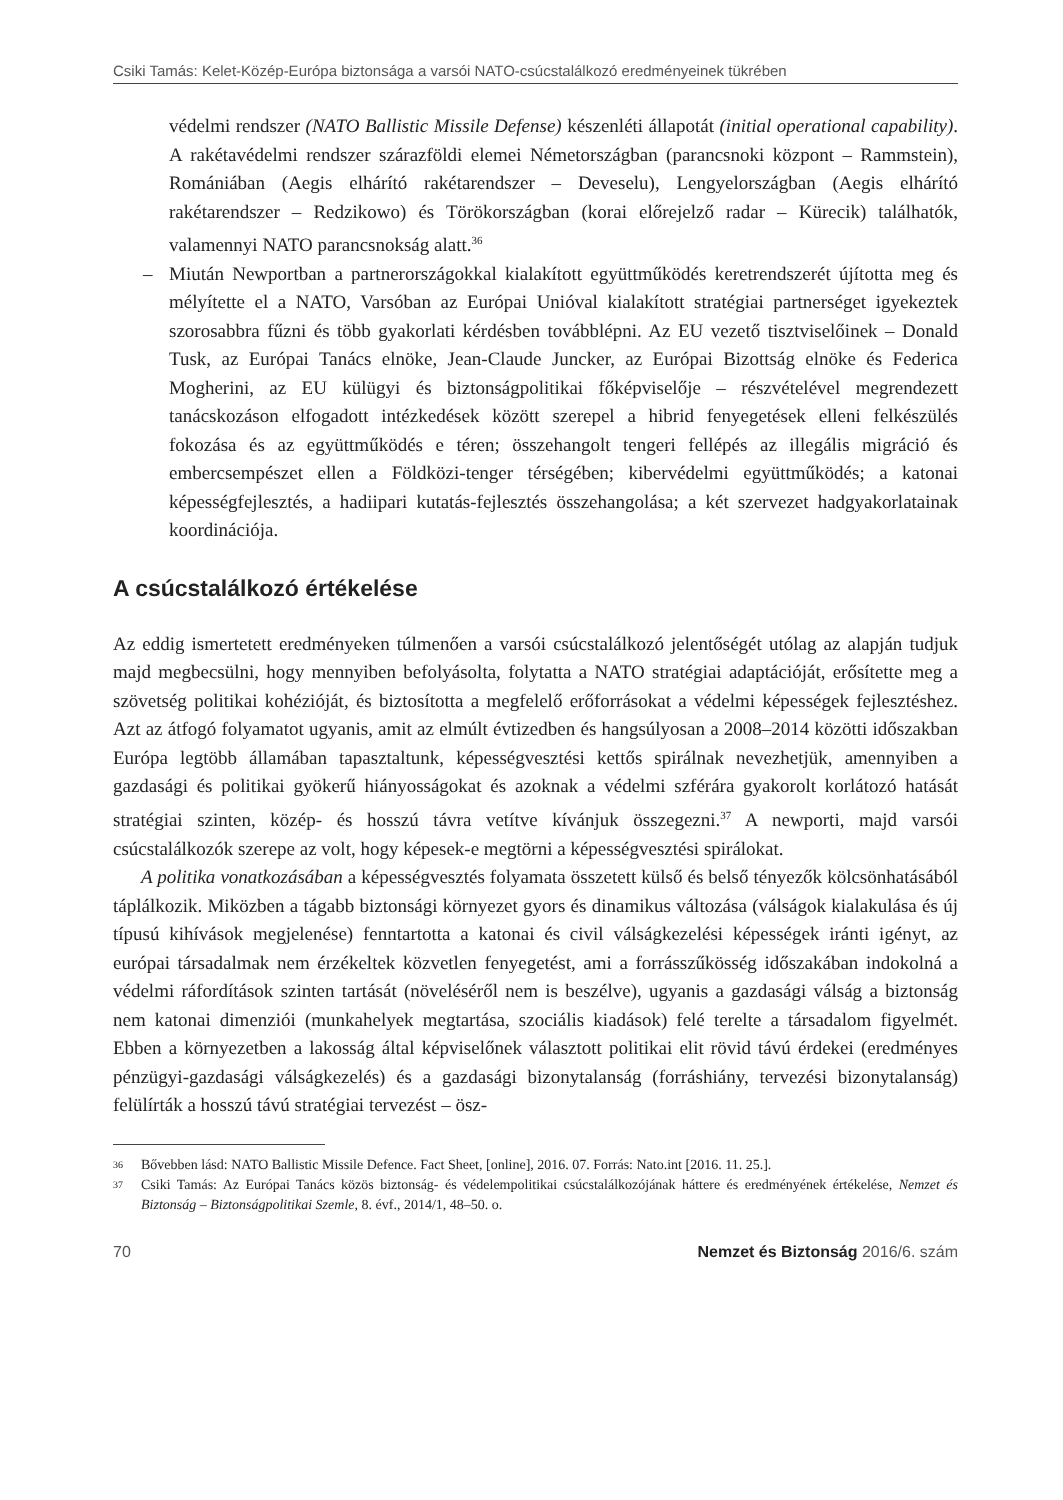Csiki Tamás: Kelet-Közép-Európa biztonsága a varsói NATO-csúcstalálkozó eredményeinek tükrében
védelmi rendszer (NATO Ballistic Missile Defense) készenléti állapotát (initial operational capability). A rakétavédelmi rendszer szárazföldi elemei Németországban (parancsnoki központ – Rammstein), Romániában (Aegis elhárító rakétarendszer – Deveselu), Lengyelországban (Aegis elhárító rakétarendszer – Redzikowo) és Törökországban (korai előrejelző radar – Kürecik) találhatók, valamennyi NATO parancsnokság alatt.<sup>36</sup>
– Miután Newportban a partnerországokkal kialakított együttműködés keretrendszerét újította meg és mélyítette el a NATO, Varsóban az Európai Unióval kialakított stratégiai partnerséget igyekeztek szorosabbra fűzni és több gyakorlati kérdésben továbblépni. Az EU vezető tisztviselőinek – Donald Tusk, az Európai Tanács elnöke, Jean-Claude Juncker, az Európai Bizottság elnöke és Federica Mogherini, az EU külügyi és biztonságpolitikai főképviselője – részvételével megrendezett tanácskozáson elfogadott intézkedések között szerepel a hibrid fenyegetések elleni felkészülés fokozása és az együttműködés e téren; összehangolt tengeri fellépés az illegális migráció és embercsempészet ellen a Földközi-tenger térségében; kibervédelmi együttműködés; a katonai képességfejlesztés, a hadiipari kutatás-fejlesztés összehangolása; a két szervezet hadgyakorlatainak koordinációja.
A csúcstalálkozó értékelése
Az eddig ismertetett eredményeken túlmenően a varsói csúcstalálkozó jelentőségét utólag az alapján tudjuk majd megbecsülni, hogy mennyiben befolyásolta, folytatta a NATO stratégiai adaptációját, erősítette meg a szövetség politikai kohézióját, és biztosította a megfelelő erőforrásokat a védelmi képességek fejlesztéshez. Azt az átfogó folyamatot ugyanis, amit az elmúlt évtizedben és hangsúlyosan a 2008–2014 közötti időszakban Európa legtöbb államában tapasztaltunk, képességvesztési kettős spirálnak nevezhetjük, amennyiben a gazdasági és politikai gyökerű hiányosságokat és azoknak a védelmi szférára gyakorolt korlátozó hatását stratégiai szinten, közép- és hosszú távra vetítve kívánjuk összegezni.<sup>37</sup> A newporti, majd varsói csúcstalálkozók szerepe az volt, hogy képesek-e megtörni a képességvesztési spirálokat.
A politika vonatkozásában a képességvesztés folyamata összetett külső és belső tényezők kölcsönhatásából táplálkozik. Miközben a tágabb biztonsági környezet gyors és dinamikus változása (válságok kialakulása és új típusú kihívások megjelenése) fenntartotta a katonai és civil válságkezelési képességek iránti igényt, az európai társadalmak nem érzékeltek közvetlen fenyegetést, ami a forrásszűkösség időszakában indokolná a védelmi ráfordítások szinten tartását (növeléséről nem is beszélve), ugyanis a gazdasági válság a biztonság nem katonai dimenziói (munkahelyek megtartása, szociális kiadások) felé terelte a társadalom figyelmét. Ebben a környezetben a lakosság által képviselőnek választott politikai elit rövid távú érdekei (eredményes pénzügyi-gazdasági válságkezelés) és a gazdasági bizonytalanság (forráshiány, tervezési bizonytalanság) felülírták a hosszú távú stratégiai tervezést – ösz-
36 Bővebben lásd: NATO Ballistic Missile Defence. Fact Sheet, [online], 2016. 07. Forrás: Nato.int [2016. 11. 25.].
37 Csiki Tamás: Az Európai Tanács közös biztonság- és védelempolitikai csúcstalálkozójának háttere és eredményének értékelése, Nemzet és Biztonság – Biztonságpolitikai Szemle, 8. évf., 2014/1, 48–50. o.
70 Nemzet és Biztonság 2016/6. szám